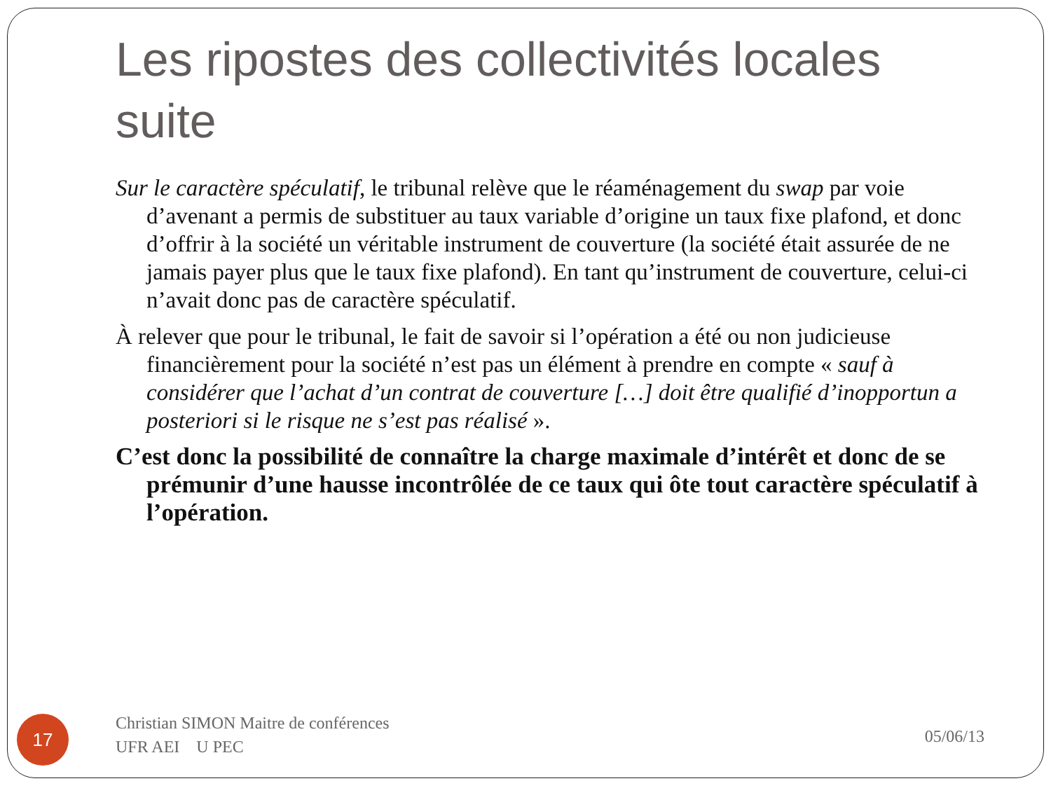Les ripostes des collectivités locales suite
Sur le caractère spéculatif, le tribunal relève que le réaménagement du swap par voie d’avenant a permis de substituer au taux variable d’origine un taux fixe plafond, et donc d’offrir à la société un véritable instrument de couverture (la société était assurée de ne jamais payer plus que le taux fixe plafond). En tant qu’instrument de couverture, celui-ci n’avait donc pas de caractère spéculatif.
À relever que pour le tribunal, le fait de savoir si l’opération a été ou non judicieuse financièrement pour la société n’est pas un élément à prendre en compte « sauf à considérer que l’achat d’un contrat de couverture […] doit être qualifié d’inopportun a posteriori si le risque ne s’est pas réalisé ».
C’est donc la possibilité de connaître la charge maximale d’intérêt et donc de se prémunir d’une hausse incontrôlée de ce taux qui ôte tout caractère spéculatif à l’opération.
17
Christian SIMON Maitre de conférences UFR AEI U PEC
05/06/13